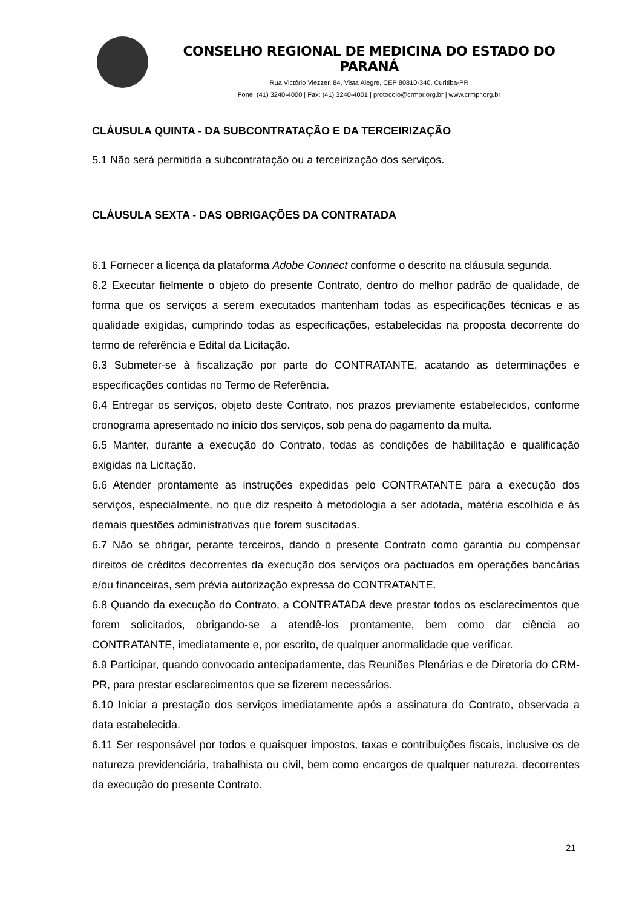CONSELHO REGIONAL DE MEDICINA DO ESTADO DO PARANÁ
Rua Victório Viezzer, 84, Vista Alegre, CEP 80810-340, Curitiba-PR
Fone: (41) 3240-4000 | Fax: (41) 3240-4001 | protocolo@crmpr.org.br | www.crmpr.org.br
CLÁUSULA QUINTA - DA SUBCONTRATAÇÃO E DA TERCEIRIZAÇÃO
5.1 Não será permitida a subcontratação ou a terceirização dos serviços.
CLÁUSULA SEXTA - DAS OBRIGAÇÕES DA CONTRATADA
6.1 Fornecer a licença da plataforma Adobe Connect conforme o descrito na cláusula segunda.
6.2 Executar fielmente o objeto do presente Contrato, dentro do melhor padrão de qualidade, de forma que os serviços a serem executados mantenham todas as especificações técnicas e as qualidade exigidas, cumprindo todas as especificações, estabelecidas na proposta decorrente do termo de referência e Edital da Licitação.
6.3 Submeter-se à fiscalização por parte do CONTRATANTE, acatando as determinações e especificações contidas no Termo de Referência.
6.4 Entregar os serviços, objeto deste Contrato, nos prazos previamente estabelecidos, conforme cronograma apresentado no início dos serviços, sob pena do pagamento da multa.
6.5 Manter, durante a execução do Contrato, todas as condições de habilitação e qualificação exigidas na Licitação.
6.6 Atender prontamente as instruções expedidas pelo CONTRATANTE para a execução dos serviços, especialmente, no que diz respeito à metodologia a ser adotada, matéria escolhida e às demais questões administrativas que forem suscitadas.
6.7 Não se obrigar, perante terceiros, dando o presente Contrato como garantia ou compensar direitos de créditos decorrentes da execução dos serviços ora pactuados em operações bancárias e/ou financeiras, sem prévia autorização expressa do CONTRATANTE.
6.8 Quando da execução do Contrato, a CONTRATADA deve prestar todos os esclarecimentos que forem solicitados, obrigando-se a atendê-los prontamente, bem como dar ciência ao CONTRATANTE, imediatamente e, por escrito, de qualquer anormalidade que verificar.
6.9 Participar, quando convocado antecipadamente, das Reuniões Plenárias e de Diretoria do CRM-PR, para prestar esclarecimentos que se fizerem necessários.
6.10 Iniciar a prestação dos serviços imediatamente após a assinatura do Contrato, observada a data estabelecida.
6.11 Ser responsável por todos e quaisquer impostos, taxas e contribuições fiscais, inclusive os de natureza previdenciária, trabalhista ou civil, bem como encargos de qualquer natureza, decorrentes da execução do presente Contrato.
21